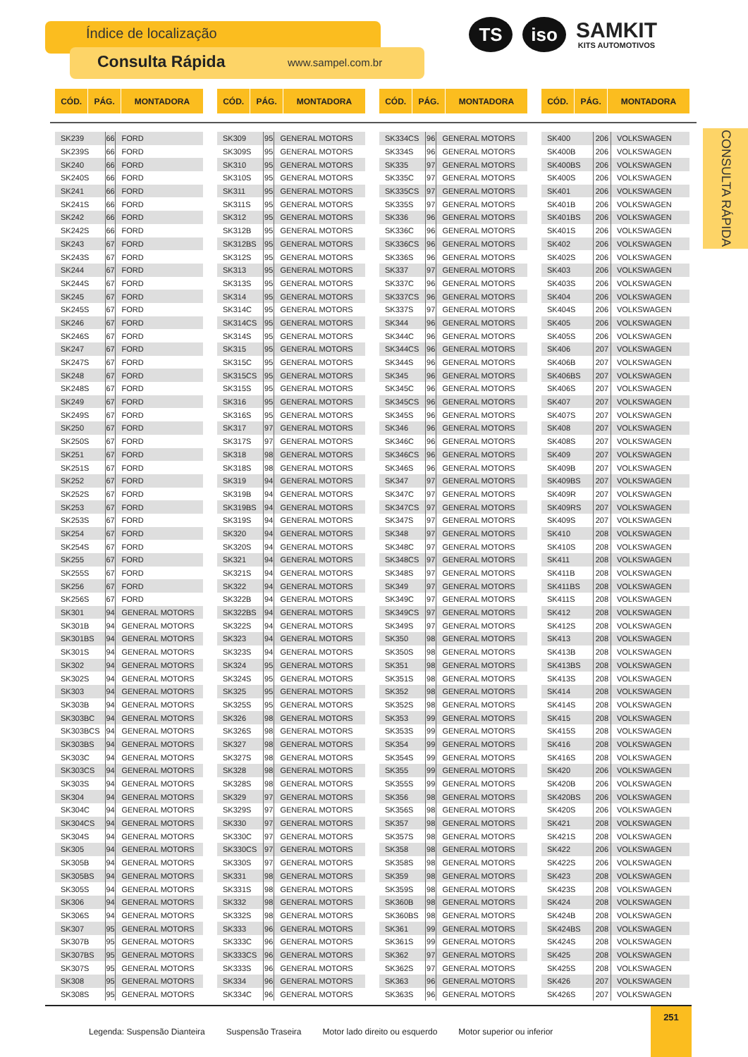Índice de localização
Consulta Rápida www.sampel.com.br
TS iso
SAMKIT
KITS AUTOMOTIVOS
CONSULTA RÁPIDA
| CÓD. | PÁG. | MONTADORA |
| --- | --- | --- |
| CÓD. | PÁG. | MONTADORA |
| --- | --- | --- |
| CÓD. | PÁG. | MONTADORA |
| --- | --- | --- |
| CÓD. | PÁG. | MONTADORA |
| --- | --- | --- |
| SK239 | 66 | FORD |
| SK239S | 66 | FORD |
| SK240 | 66 | FORD |
| SK240S | 66 | FORD |
| SK241 | 66 | FORD |
| SK241S | 66 | FORD |
| SK242 | 66 | FORD |
| SK242S | 66 | FORD |
| SK243 | 67 | FORD |
| SK243S | 67 | FORD |
| SK244 | 67 | FORD |
| SK244S | 67 | FORD |
| SK245 | 67 | FORD |
| SK245S | 67 | FORD |
| SK246 | 67 | FORD |
| SK246S | 67 | FORD |
| SK247 | 67 | FORD |
| SK247S | 67 | FORD |
| SK248 | 67 | FORD |
| SK248S | 67 | FORD |
| SK249 | 67 | FORD |
| SK249S | 67 | FORD |
| SK250 | 67 | FORD |
| SK250S | 67 | FORD |
| SK251 | 67 | FORD |
| SK251S | 67 | FORD |
| SK252 | 67 | FORD |
| SK252S | 67 | FORD |
| SK253 | 67 | FORD |
| SK253S | 67 | FORD |
| SK254 | 67 | FORD |
| SK254S | 67 | FORD |
| SK255 | 67 | FORD |
| SK255S | 67 | FORD |
| SK256 | 67 | FORD |
| SK256S | 67 | FORD |
| SK301 | 94 | GENERAL MOTORS |
| SK301B | 94 | GENERAL MOTORS |
| SK301BS | 94 | GENERAL MOTORS |
| SK301S | 94 | GENERAL MOTORS |
| SK302 | 94 | GENERAL MOTORS |
| SK302S | 94 | GENERAL MOTORS |
| SK303 | 94 | GENERAL MOTORS |
| SK303B | 94 | GENERAL MOTORS |
| SK303BC | 94 | GENERAL MOTORS |
| SK303BCS | 94 | GENERAL MOTORS |
| SK303BS | 94 | GENERAL MOTORS |
| SK303C | 94 | GENERAL MOTORS |
| SK303CS | 94 | GENERAL MOTORS |
| SK303S | 94 | GENERAL MOTORS |
| SK304 | 94 | GENERAL MOTORS |
| SK304C | 94 | GENERAL MOTORS |
| SK304CS | 94 | GENERAL MOTORS |
| SK304S | 94 | GENERAL MOTORS |
| SK305 | 94 | GENERAL MOTORS |
| SK305B | 94 | GENERAL MOTORS |
| SK305BS | 94 | GENERAL MOTORS |
| SK305S | 94 | GENERAL MOTORS |
| SK306 | 94 | GENERAL MOTORS |
| SK306S | 94 | GENERAL MOTORS |
| SK307 | 95 | GENERAL MOTORS |
| SK307B | 95 | GENERAL MOTORS |
| SK307BS | 95 | GENERAL MOTORS |
| SK307S | 95 | GENERAL MOTORS |
| SK308 | 95 | GENERAL MOTORS |
| SK308S | 95 | GENERAL MOTORS |
| SK309 | 95 | GENERAL MOTORS |
| SK309S | 95 | GENERAL MOTORS |
| SK310 | 95 | GENERAL MOTORS |
| SK310S | 95 | GENERAL MOTORS |
| SK311 | 95 | GENERAL MOTORS |
| SK311S | 95 | GENERAL MOTORS |
| SK312 | 95 | GENERAL MOTORS |
| SK312B | 95 | GENERAL MOTORS |
| SK312BS | 95 | GENERAL MOTORS |
| SK312S | 95 | GENERAL MOTORS |
| SK313 | 95 | GENERAL MOTORS |
| SK313S | 95 | GENERAL MOTORS |
| SK314 | 95 | GENERAL MOTORS |
| SK314C | 95 | GENERAL MOTORS |
| SK314CS | 95 | GENERAL MOTORS |
| SK314S | 95 | GENERAL MOTORS |
| SK315 | 95 | GENERAL MOTORS |
| SK315C | 95 | GENERAL MOTORS |
| SK315CS | 95 | GENERAL MOTORS |
| SK315S | 95 | GENERAL MOTORS |
| SK316 | 95 | GENERAL MOTORS |
| SK316S | 95 | GENERAL MOTORS |
| SK317 | 97 | GENERAL MOTORS |
| SK317S | 97 | GENERAL MOTORS |
| SK318 | 98 | GENERAL MOTORS |
| SK318S | 98 | GENERAL MOTORS |
| SK319 | 94 | GENERAL MOTORS |
| SK319B | 94 | GENERAL MOTORS |
| SK319BS | 94 | GENERAL MOTORS |
| SK319S | 94 | GENERAL MOTORS |
| SK320 | 94 | GENERAL MOTORS |
| SK320S | 94 | GENERAL MOTORS |
| SK321 | 94 | GENERAL MOTORS |
| SK321S | 94 | GENERAL MOTORS |
| SK322 | 94 | GENERAL MOTORS |
| SK322B | 94 | GENERAL MOTORS |
| SK322BS | 94 | GENERAL MOTORS |
| SK322S | 94 | GENERAL MOTORS |
| SK323 | 94 | GENERAL MOTORS |
| SK323S | 94 | GENERAL MOTORS |
| SK324 | 95 | GENERAL MOTORS |
| SK324S | 95 | GENERAL MOTORS |
| SK325 | 95 | GENERAL MOTORS |
| SK325S | 95 | GENERAL MOTORS |
| SK326 | 98 | GENERAL MOTORS |
| SK326S | 98 | GENERAL MOTORS |
| SK327 | 98 | GENERAL MOTORS |
| SK327S | 98 | GENERAL MOTORS |
| SK328 | 98 | GENERAL MOTORS |
| SK328S | 98 | GENERAL MOTORS |
| SK329 | 97 | GENERAL MOTORS |
| SK329S | 97 | GENERAL MOTORS |
| SK330 | 97 | GENERAL MOTORS |
| SK330C | 97 | GENERAL MOTORS |
| SK330CS | 97 | GENERAL MOTORS |
| SK330S | 97 | GENERAL MOTORS |
| SK331 | 98 | GENERAL MOTORS |
| SK331S | 98 | GENERAL MOTORS |
| SK332 | 98 | GENERAL MOTORS |
| SK332S | 98 | GENERAL MOTORS |
| SK333 | 96 | GENERAL MOTORS |
| SK333C | 96 | GENERAL MOTORS |
| SK333CS | 96 | GENERAL MOTORS |
| SK333S | 96 | GENERAL MOTORS |
| SK334 | 96 | GENERAL MOTORS |
| SK334C | 96 | GENERAL MOTORS |
| SK334CS | 96 | GENERAL MOTORS |
| SK334S | 96 | GENERAL MOTORS |
| SK335 | 97 | GENERAL MOTORS |
| SK335C | 97 | GENERAL MOTORS |
| SK335CS | 97 | GENERAL MOTORS |
| SK335S | 97 | GENERAL MOTORS |
| SK336 | 96 | GENERAL MOTORS |
| SK336C | 96 | GENERAL MOTORS |
| SK336CS | 96 | GENERAL MOTORS |
| SK336S | 96 | GENERAL MOTORS |
| SK337 | 97 | GENERAL MOTORS |
| SK337C | 96 | GENERAL MOTORS |
| SK337CS | 96 | GENERAL MOTORS |
| SK337S | 97 | GENERAL MOTORS |
| SK344 | 96 | GENERAL MOTORS |
| SK344C | 96 | GENERAL MOTORS |
| SK344CS | 96 | GENERAL MOTORS |
| SK344S | 96 | GENERAL MOTORS |
| SK345 | 96 | GENERAL MOTORS |
| SK345C | 96 | GENERAL MOTORS |
| SK345CS | 96 | GENERAL MOTORS |
| SK345S | 96 | GENERAL MOTORS |
| SK346 | 96 | GENERAL MOTORS |
| SK346C | 96 | GENERAL MOTORS |
| SK346CS | 96 | GENERAL MOTORS |
| SK346S | 96 | GENERAL MOTORS |
| SK347 | 97 | GENERAL MOTORS |
| SK347C | 97 | GENERAL MOTORS |
| SK347CS | 97 | GENERAL MOTORS |
| SK347S | 97 | GENERAL MOTORS |
| SK348 | 97 | GENERAL MOTORS |
| SK348C | 97 | GENERAL MOTORS |
| SK348CS | 97 | GENERAL MOTORS |
| SK348S | 97 | GENERAL MOTORS |
| SK349 | 97 | GENERAL MOTORS |
| SK349C | 97 | GENERAL MOTORS |
| SK349CS | 97 | GENERAL MOTORS |
| SK349S | 97 | GENERAL MOTORS |
| SK350 | 98 | GENERAL MOTORS |
| SK350S | 98 | GENERAL MOTORS |
| SK351 | 98 | GENERAL MOTORS |
| SK351S | 98 | GENERAL MOTORS |
| SK352 | 98 | GENERAL MOTORS |
| SK352S | 98 | GENERAL MOTORS |
| SK353 | 99 | GENERAL MOTORS |
| SK353S | 99 | GENERAL MOTORS |
| SK354 | 99 | GENERAL MOTORS |
| SK354S | 99 | GENERAL MOTORS |
| SK355 | 99 | GENERAL MOTORS |
| SK355S | 99 | GENERAL MOTORS |
| SK356 | 98 | GENERAL MOTORS |
| SK356S | 98 | GENERAL MOTORS |
| SK357 | 98 | GENERAL MOTORS |
| SK357S | 98 | GENERAL MOTORS |
| SK358 | 98 | GENERAL MOTORS |
| SK358S | 98 | GENERAL MOTORS |
| SK359 | 98 | GENERAL MOTORS |
| SK359S | 98 | GENERAL MOTORS |
| SK360B | 98 | GENERAL MOTORS |
| SK360BS | 98 | GENERAL MOTORS |
| SK361 | 99 | GENERAL MOTORS |
| SK361S | 99 | GENERAL MOTORS |
| SK362 | 97 | GENERAL MOTORS |
| SK362S | 97 | GENERAL MOTORS |
| SK363 | 96 | GENERAL MOTORS |
| SK363S | 96 | GENERAL MOTORS |
| SK400 | 206 | VOLKSWAGEN |
| SK400B | 206 | VOLKSWAGEN |
| SK400BS | 206 | VOLKSWAGEN |
| SK400S | 206 | VOLKSWAGEN |
| SK401 | 206 | VOLKSWAGEN |
| SK401B | 206 | VOLKSWAGEN |
| SK401BS | 206 | VOLKSWAGEN |
| SK401S | 206 | VOLKSWAGEN |
| SK402 | 206 | VOLKSWAGEN |
| SK402S | 206 | VOLKSWAGEN |
| SK403 | 206 | VOLKSWAGEN |
| SK403S | 206 | VOLKSWAGEN |
| SK404 | 206 | VOLKSWAGEN |
| SK404S | 206 | VOLKSWAGEN |
| SK405 | 206 | VOLKSWAGEN |
| SK405S | 206 | VOLKSWAGEN |
| SK406 | 207 | VOLKSWAGEN |
| SK406B | 207 | VOLKSWAGEN |
| SK406BS | 207 | VOLKSWAGEN |
| SK406S | 207 | VOLKSWAGEN |
| SK407 | 207 | VOLKSWAGEN |
| SK407S | 207 | VOLKSWAGEN |
| SK408 | 207 | VOLKSWAGEN |
| SK408S | 207 | VOLKSWAGEN |
| SK409 | 207 | VOLKSWAGEN |
| SK409B | 207 | VOLKSWAGEN |
| SK409BS | 207 | VOLKSWAGEN |
| SK409R | 207 | VOLKSWAGEN |
| SK409RS | 207 | VOLKSWAGEN |
| SK409S | 207 | VOLKSWAGEN |
| SK410 | 208 | VOLKSWAGEN |
| SK410S | 208 | VOLKSWAGEN |
| SK411 | 208 | VOLKSWAGEN |
| SK411B | 208 | VOLKSWAGEN |
| SK411BS | 208 | VOLKSWAGEN |
| SK411S | 208 | VOLKSWAGEN |
| SK412 | 208 | VOLKSWAGEN |
| SK412S | 208 | VOLKSWAGEN |
| SK413 | 208 | VOLKSWAGEN |
| SK413B | 208 | VOLKSWAGEN |
| SK413BS | 208 | VOLKSWAGEN |
| SK413S | 208 | VOLKSWAGEN |
| SK414 | 208 | VOLKSWAGEN |
| SK414S | 208 | VOLKSWAGEN |
| SK415 | 208 | VOLKSWAGEN |
| SK415S | 208 | VOLKSWAGEN |
| SK416 | 208 | VOLKSWAGEN |
| SK416S | 208 | VOLKSWAGEN |
| SK420 | 206 | VOLKSWAGEN |
| SK420B | 206 | VOLKSWAGEN |
| SK420BS | 206 | VOLKSWAGEN |
| SK420S | 206 | VOLKSWAGEN |
| SK421 | 208 | VOLKSWAGEN |
| SK421S | 208 | VOLKSWAGEN |
| SK422 | 206 | VOLKSWAGEN |
| SK422S | 206 | VOLKSWAGEN |
| SK423 | 208 | VOLKSWAGEN |
| SK423S | 208 | VOLKSWAGEN |
| SK424 | 208 | VOLKSWAGEN |
| SK424B | 208 | VOLKSWAGEN |
| SK424BS | 208 | VOLKSWAGEN |
| SK424S | 208 | VOLKSWAGEN |
| SK425 | 208 | VOLKSWAGEN |
| SK425S | 208 | VOLKSWAGEN |
| SK426 | 207 | VOLKSWAGEN |
| SK426S | 207 | VOLKSWAGEN |
Legenda: Suspensão Dianteira Suspensão Traseira Motor lado direito ou esquerdo Motor superior ou inferior
251